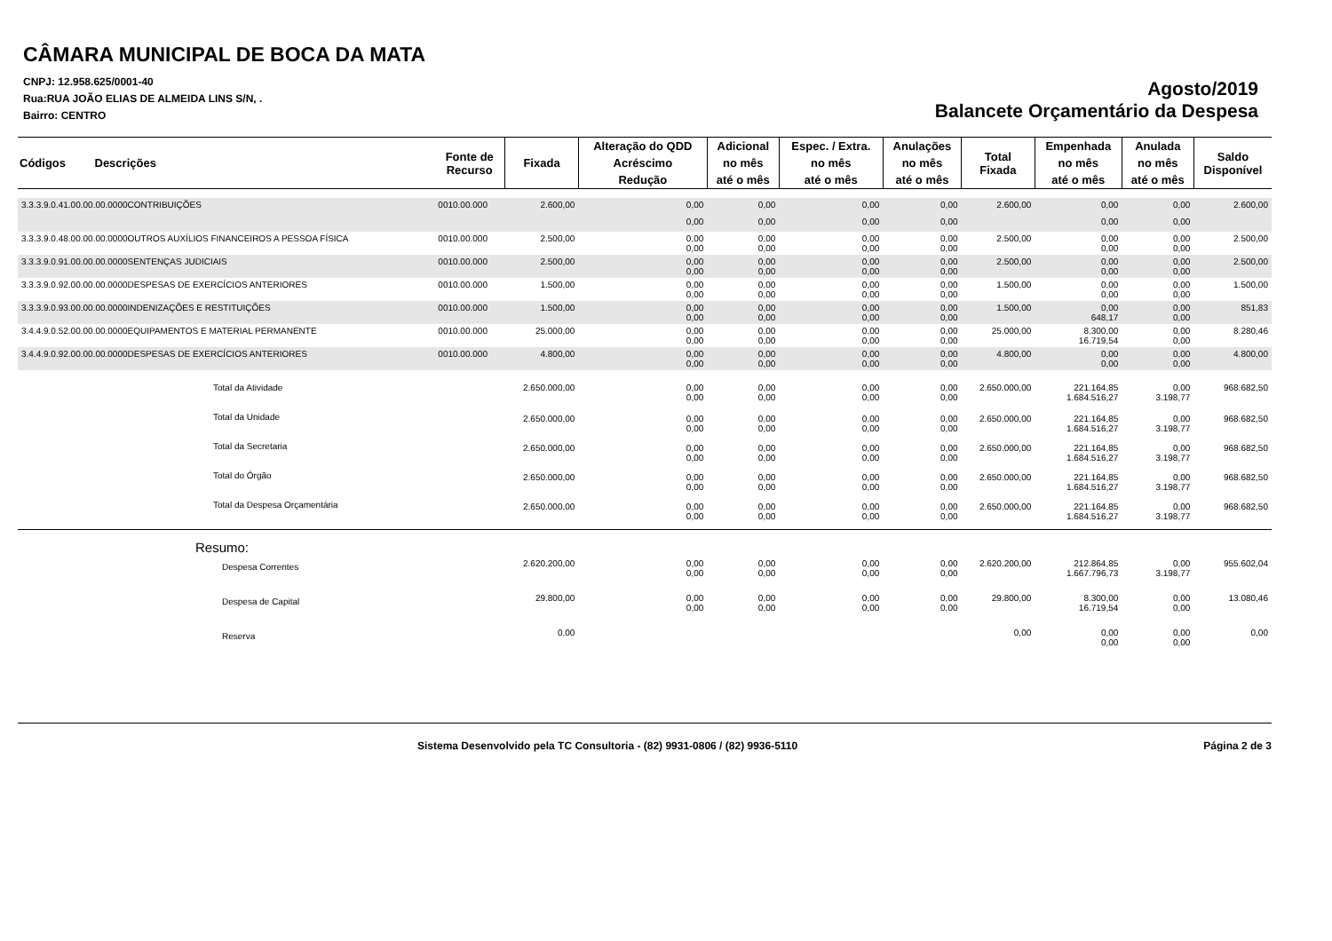CÂMARA MUNICIPAL DE BOCA DA MATA
CNPJ: 12.958.625/0001-40
Rua:RUA JOÃO ELIAS DE ALMEIDA LINS S/N, .
Bairro: CENTRO
Agosto/2019
Balancete Orçamentário da Despesa
| Códigos Descrições | Fonte de Recurso | Fixada | Alteração do QDD | Adicional | Espec. / Extra. | Anulações | Total Fixada | Empenhada | Anulada | Saldo Disponível |
| --- | --- | --- | --- | --- | --- | --- | --- | --- | --- | --- |
| | | | Acréscimo | no mês | no mês | no mês | | no mês | no mês | |
| | | | Redução | até o mês | até o mês | até o mês | | até o mês | até o mês | |
| 3.3.3.9.0.41.00.00.00.0000CONTRIBUIÇÕES | 0010.00.000 | 2.600,00 | 0,00 | 0,00 | 0,00 | 0,00 | 2.600,00 | 0,00 | 0,00 | 2.600,00 |
| | | | 0,00 | 0,00 | 0,00 | 0,00 | | 0,00 | 0,00 | |
| 3.3.3.9.0.48.00.00.00.0000OUTROS AUXÍLIOS FINANCEIROS A PESSOA FÍSICA | 0010.00.000 | 2.500,00 | 0,00 0,00 | 0,00 0,00 | 0,00 0,00 | 0,00 0,00 | 2.500,00 | 0,00 0,00 | 0,00 0,00 | 2.500,00 |
| 3.3.3.9.0.91.00.00.00.0000SENTENÇAS JUDICIAIS | 0010.00.000 | 2.500,00 | 0,00 0,00 | 0,00 0,00 | 0,00 0,00 | 0,00 0,00 | 2.500,00 | 0,00 0,00 | 0,00 0,00 | 2.500,00 |
| 3.3.3.9.0.92.00.00.00.0000DESPESAS DE EXERCÍCIOS ANTERIORES | 0010.00.000 | 1.500,00 | 0,00 0,00 | 0,00 0,00 | 0,00 0,00 | 0,00 0,00 | 1.500,00 | 0,00 0,00 | 0,00 0,00 | 1.500,00 |
| 3.3.3.9.0.93.00.00.00.0000INDENIZAÇÕES E RESTITUIÇÕES | 0010.00.000 | 1.500,00 | 0,00 0,00 | 0,00 0,00 | 0,00 0,00 | 0,00 0,00 | 1.500,00 | 0,00 648,17 | 0,00 0,00 | 851,83 |
| 3.4.4.9.0.52.00.00.00.0000EQUIPAMENTOS E MATERIAL PERMANENTE | 0010.00.000 | 25.000,00 | 0,00 0,00 | 0,00 0,00 | 0,00 0,00 | 0,00 0,00 | 25.000,00 | 8.300,00 16.719,54 | 0,00 0,00 | 8.280,46 |
| 3.4.4.9.0.92.00.00.00.0000DESPESAS DE EXERCÍCIOS ANTERIORES | 0010.00.000 | 4.800,00 | 0,00 0,00 | 0,00 0,00 | 0,00 0,00 | 0,00 0,00 | 4.800,00 | 0,00 0,00 | 0,00 0,00 | 4.800,00 |
| Total da Atividade | | 2.650.000,00 | 0,00 0,00 | 0,00 0,00 | 0,00 0,00 | 0,00 0,00 | 2.650.000,00 | 221.164,85 1.684.516,27 | 0,00 3.198,77 | 968.682,50 |
| Total da Unidade | | 2.650.000,00 | 0,00 0,00 | 0,00 0,00 | 0,00 0,00 | 0,00 0,00 | 2.650.000,00 | 221.164,85 1.684.516,27 | 0,00 3.198,77 | 968.682,50 |
| Total da Secretaria | | 2.650.000,00 | 0,00 0,00 | 0,00 0,00 | 0,00 0,00 | 0,00 0,00 | 2.650.000,00 | 221.164,85 1.684.516,27 | 0,00 3.198,77 | 968.682,50 |
| Total do Órgão | | 2.650.000,00 | 0,00 0,00 | 0,00 0,00 | 0,00 0,00 | 0,00 0,00 | 2.650.000,00 | 221.164,85 1.684.516,27 | 0,00 3.198,77 | 968.682,50 |
| Total da Despesa Orçamentária | | 2.650.000,00 | 0,00 0,00 | 0,00 0,00 | 0,00 0,00 | 0,00 0,00 | 2.650.000,00 | 221.164,85 1.684.516,27 | 0,00 3.198,77 | 968.682,50 |
| Resumo: | | | | | | | | | | |
| Despesa Correntes | | 2.620.200,00 | 0,00 0,00 | 0,00 0,00 | 0,00 0,00 | 0,00 0,00 | 2.620.200,00 | 212.864,85 1.667.796,73 | 0,00 3.198,77 | 955.602,04 |
| Despesa de Capital | | 29.800,00 | 0,00 0,00 | 0,00 0,00 | 0,00 0,00 | 0,00 0,00 | 29.800,00 | 8.300,00 16.719,54 | 0,00 0,00 | 13.080,46 |
| Reserva | | 0,00 | | | | | 0,00 | 0,00 0,00 | 0,00 0,00 | 0,00 |
Sistema Desenvolvido pela TC Consultoria - (82) 9931-0806 / (82) 9936-5110 Página 2 de 3